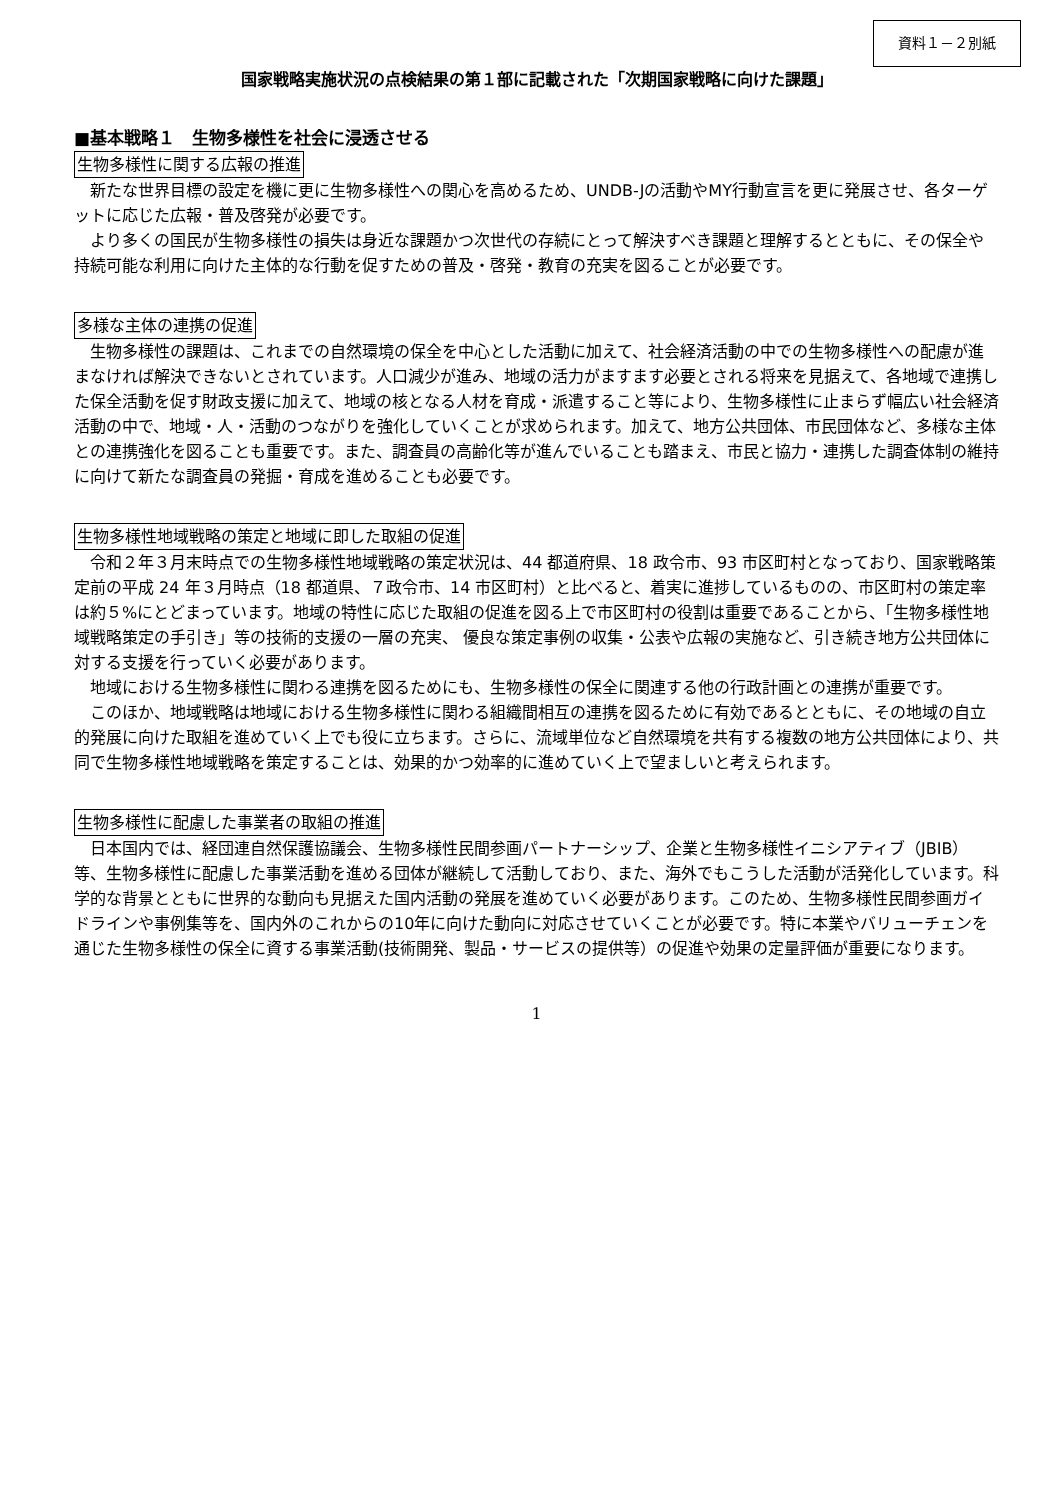資料１－２別紙
国家戦略実施状況の点検結果の第１部に記載された「次期国家戦略に向けた課題」
■基本戦略１　生物多様性を社会に浸透させる
生物多様性に関する広報の推進
新たな世界目標の設定を機に更に生物多様性への関心を高めるため、UNDB-Jの活動やMY行動宣言を更に発展させ、各ターゲットに応じた広報・普及啓発が必要です。
より多くの国民が生物多様性の損失は身近な課題かつ次世代の存続にとって解決すべき課題と理解するとともに、その保全や持続可能な利用に向けた主体的な行動を促すための普及・啓発・教育の充実を図ることが必要です。
多様な主体の連携の促進
生物多様性の課題は、これまでの自然環境の保全を中心とした活動に加えて、社会経済活動の中での生物多様性への配慮が進まなければ解決できないとされています。人口減少が進み、地域の活力がますます必要とされる将来を見据えて、各地域で連携した保全活動を促す財政支援に加えて、地域の核となる人材を育成・派遣すること等により、生物多様性に止まらず幅広い社会経済活動の中で、地域・人・活動のつながりを強化していくことが求められます。加えて、地方公共団体、市民団体など、多様な主体との連携強化を図ることも重要です。また、調査員の高齢化等が進んでいることも踏まえ、市民と協力・連携した調査体制の維持に向けて新たな調査員の発掘・育成を進めることも必要です。
生物多様性地域戦略の策定と地域に即した取組の促進
令和２年３月末時点での生物多様性地域戦略の策定状況は、44 都道府県、18 政令市、93 市区町村となっており、国家戦略策定前の平成 24 年３月時点（18 都道県、７政令市、14 市区町村）と比べると、着実に進捗しているものの、市区町村の策定率は約５%にとどまっています。地域の特性に応じた取組の促進を図る上で市区町村の役割は重要であることから、「生物多様性地域戦略策定の手引き」等の技術的支援の一層の充実、 優良な策定事例の収集・公表や広報の実施など、引き続き地方公共団体に対する支援を行っていく必要があります。
地域における生物多様性に関わる連携を図るためにも、生物多様性の保全に関連する他の行政計画との連携が重要です。
このほか、地域戦略は地域における生物多様性に関わる組織間相互の連携を図るために有効であるとともに、その地域の自立的発展に向けた取組を進めていく上でも役に立ちます。さらに、流域単位など自然環境を共有する複数の地方公共団体により、共同で生物多様性地域戦略を策定することは、効果的かつ効率的に進めていく上で望ましいと考えられます。
生物多様性に配慮した事業者の取組の推進
日本国内では、経団連自然保護協議会、生物多様性民間参画パートナーシップ、企業と生物多様性イニシアティブ（JBIB）等、生物多様性に配慮した事業活動を進める団体が継続して活動しており、また、海外でもこうした活動が活発化しています。科学的な背景とともに世界的な動向も見据えた国内活動の発展を進めていく必要があります。このため、生物多様性民間参画ガイドラインや事例集等を、国内外のこれからの10年に向けた動向に対応させていくことが必要です。特に本業やバリューチェンを通じた生物多様性の保全に資する事業活動(技術開発、製品・サービスの提供等）の促進や効果の定量評価が重要になります。
1